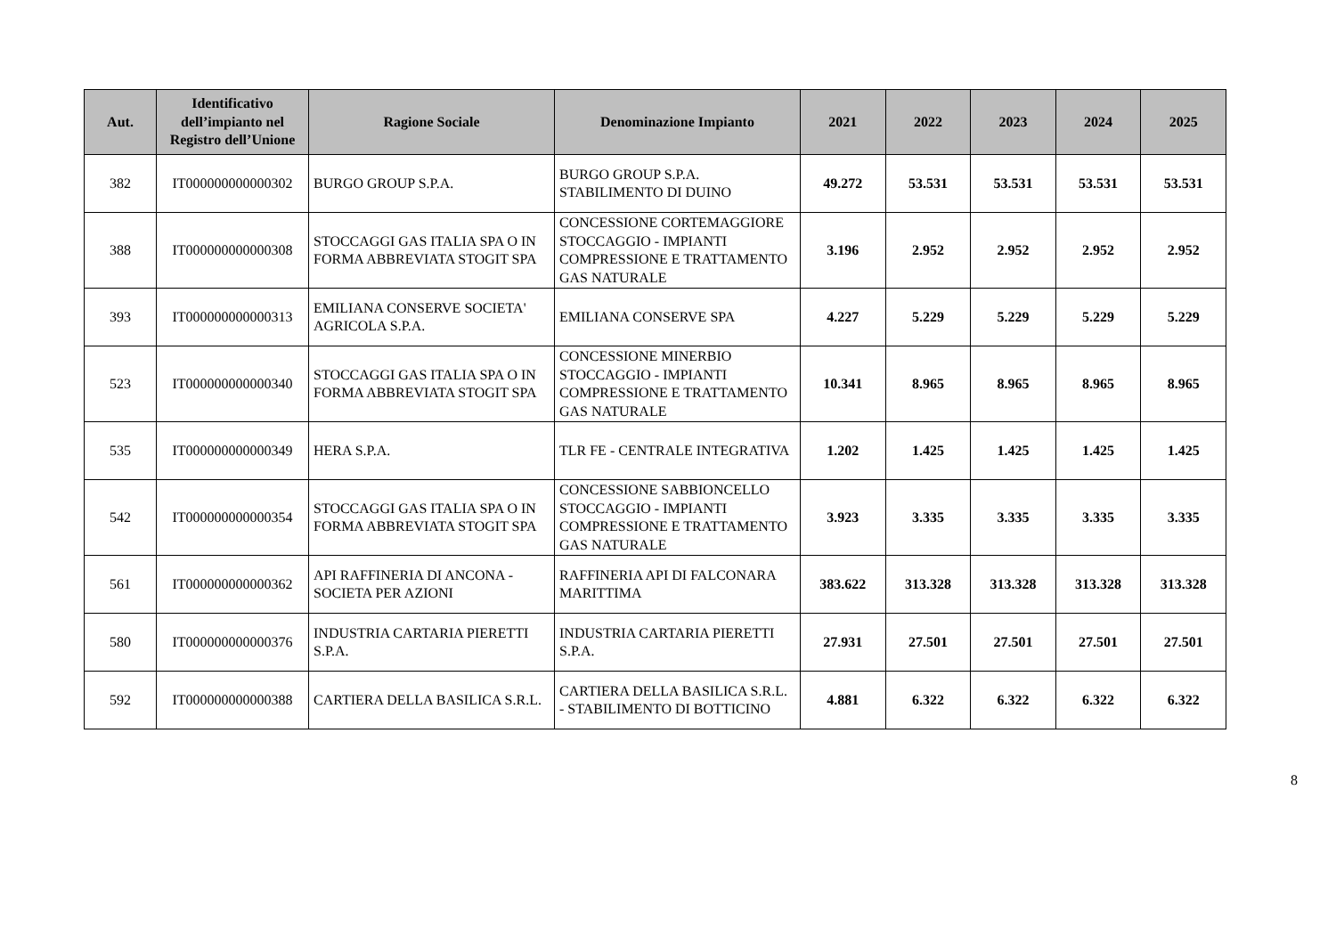| Aut. | Identificativo dell’impianto nel Registro dell’Unione | Ragione Sociale | Denominazione Impianto | 2021 | 2022 | 2023 | 2024 | 2025 |
| --- | --- | --- | --- | --- | --- | --- | --- | --- |
| 382 | IT000000000000302 | BURGO GROUP S.P.A. | BURGO GROUP S.P.A. STABILIMENTO DI DUINO | 49.272 | 53.531 | 53.531 | 53.531 | 53.531 |
| 388 | IT000000000000308 | STOCCAGGI GAS ITALIA SPA O IN FORMA ABBREVIATA STOGIT SPA | CONCESSIONE CORTEMAGGIORE STOCCAGGIO - IMPIANTI COMPRESSIONE E TRATTAMENTO GAS NATURALE | 3.196 | 2.952 | 2.952 | 2.952 | 2.952 |
| 393 | IT000000000000313 | EMILIANA CONSERVE SOCIETA' AGRICOLA S.P.A. | EMILIANA CONSERVE SPA | 4.227 | 5.229 | 5.229 | 5.229 | 5.229 |
| 523 | IT000000000000340 | STOCCAGGI GAS ITALIA SPA O IN FORMA ABBREVIATA STOGIT SPA | CONCESSIONE MINERBIO STOCCAGGIO - IMPIANTI COMPRESSIONE E TRATTAMENTO GAS NATURALE | 10.341 | 8.965 | 8.965 | 8.965 | 8.965 |
| 535 | IT000000000000349 | HERA S.P.A. | TLR FE - CENTRALE INTEGRATIVA | 1.202 | 1.425 | 1.425 | 1.425 | 1.425 |
| 542 | IT000000000000354 | STOCCAGGI GAS ITALIA SPA O IN FORMA ABBREVIATA STOGIT SPA | CONCESSIONE SABBIONCELLO STOCCAGGIO - IMPIANTI COMPRESSIONE E TRATTAMENTO GAS NATURALE | 3.923 | 3.335 | 3.335 | 3.335 | 3.335 |
| 561 | IT000000000000362 | API RAFFINERIA DI ANCONA - SOCIETA PER AZIONI | RAFFINERIA API DI FALCONARA MARITTIMA | 383.622 | 313.328 | 313.328 | 313.328 | 313.328 |
| 580 | IT000000000000376 | INDUSTRIA CARTARIA PIERETTI S.P.A. | INDUSTRIA CARTARIA PIERETTI S.P.A. | 27.931 | 27.501 | 27.501 | 27.501 | 27.501 |
| 592 | IT000000000000388 | CARTIERA DELLA BASILICA S.R.L. | CARTIERA DELLA BASILICA S.R.L. - STABILIMENTO DI BOTTICINO | 4.881 | 6.322 | 6.322 | 6.322 | 6.322 |
8